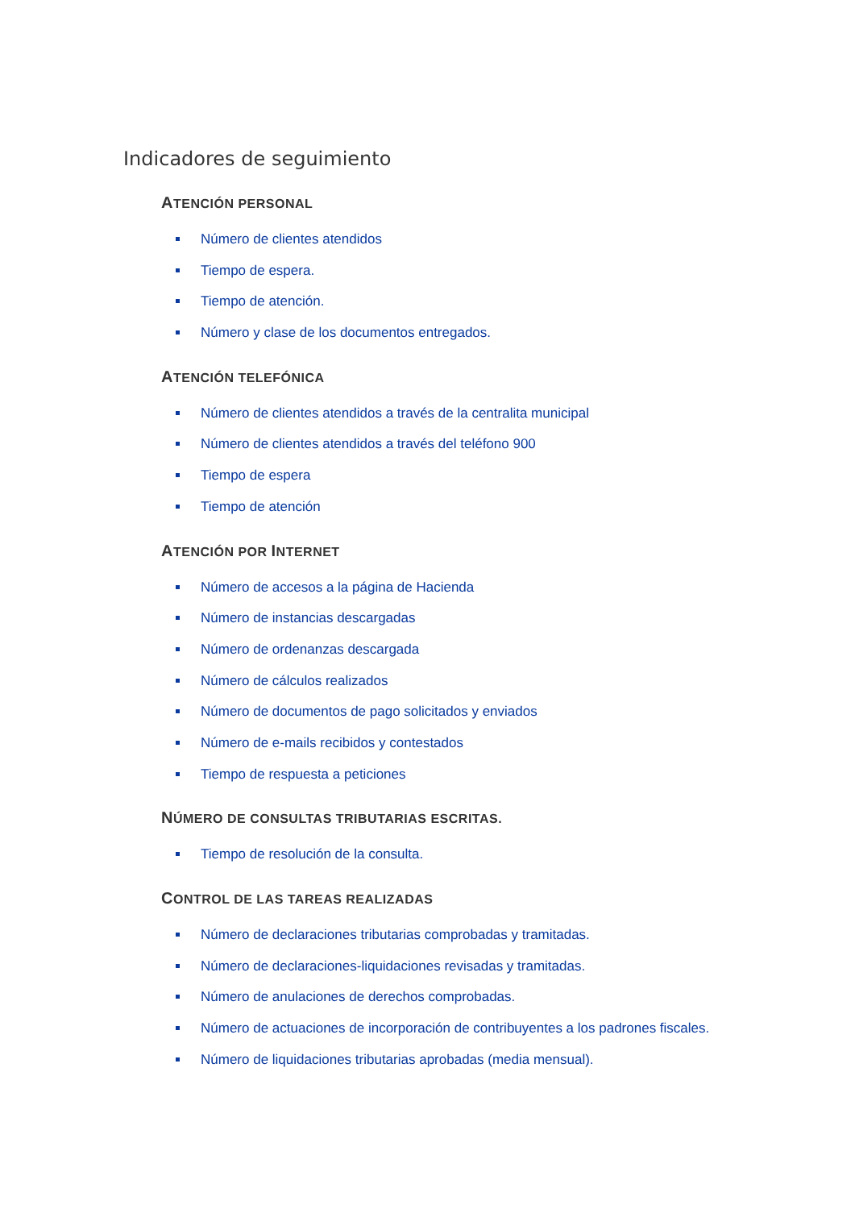Indicadores de seguimiento
ATENCIÓN PERSONAL
Número de clientes atendidos
Tiempo de espera.
Tiempo de atención.
Número y clase de los documentos entregados.
ATENCIÓN TELEFÓNICA
Número de clientes atendidos a través de la centralita municipal
Número de clientes atendidos a través del teléfono 900
Tiempo de espera
Tiempo de atención
ATENCIÓN POR INTERNET
Número de accesos a la página de Hacienda
Número de instancias descargadas
Número de ordenanzas descargada
Número de cálculos realizados
Número de documentos de pago solicitados y enviados
Número de e-mails recibidos y contestados
Tiempo de respuesta a peticiones
NÚMERO DE CONSULTAS TRIBUTARIAS ESCRITAS.
Tiempo de resolución de la consulta.
CONTROL DE LAS TAREAS REALIZADAS
Número de declaraciones tributarias comprobadas y tramitadas.
Número de declaraciones-liquidaciones revisadas y tramitadas.
Número de anulaciones de derechos comprobadas.
Número de actuaciones de incorporación de contribuyentes a los padrones fiscales.
Número de liquidaciones tributarias aprobadas (media mensual).